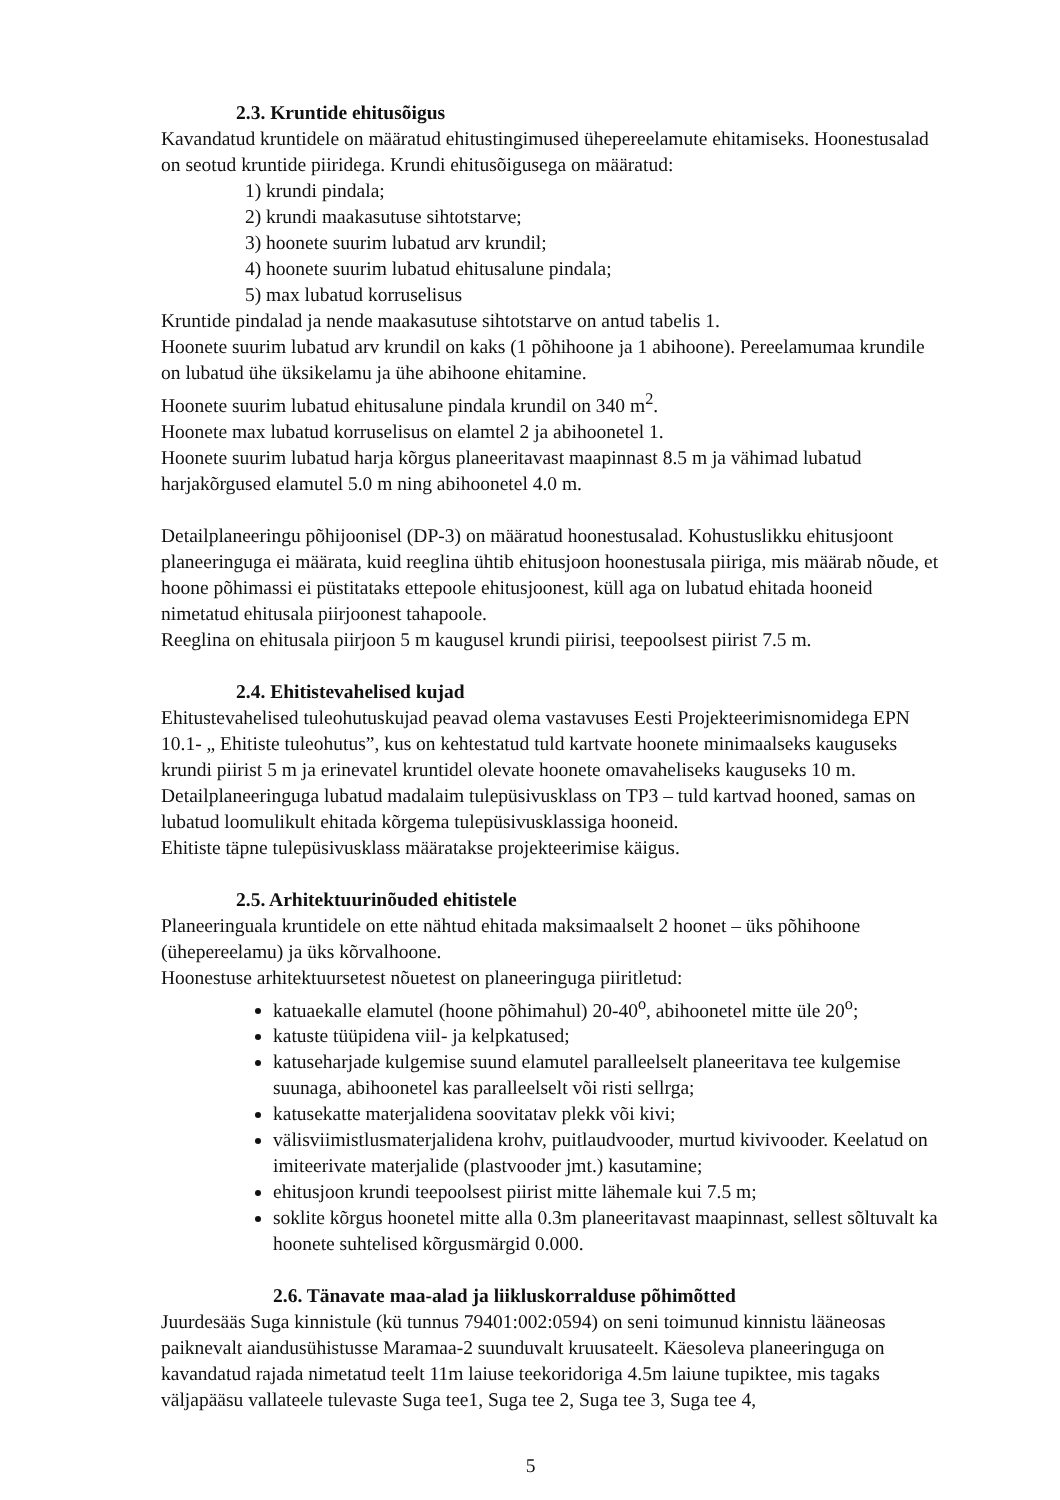2.3. Kruntide ehitusõigus
Kavandatud kruntidele on määratud ehitustingimused ühepereelamute ehitamiseks. Hoonestusalad on seotud kruntide piiridega. Krundi ehitusõigusega on määratud:
1) krundi pindala;
2) krundi maakasutuse sihtotstarve;
3) hoonete suurim lubatud arv krundil;
4) hoonete suurim lubatud ehitusalune pindala;
5) max lubatud korruselisus
Kruntide pindalad ja nende maakasutuse sihtotstarve on antud tabelis 1.
Hoonete suurim lubatud arv krundil on kaks (1 põhihoone ja 1 abihoone). Pereelamumaa krundile on lubatud ühe üksikelamu ja ühe abihoone ehitamine.
Hoonete suurim lubatud ehitusalune pindala krundil on 340 m<sup>2</sup>.
Hoonete max lubatud korruselisus on elamtel 2 ja abihoonetel 1.
Hoonete suurim lubatud harja kõrgus planeeritavast maapinnast 8.5 m ja vähimad lubatud harjakõrgused elamutel 5.0 m ning abihoonetel 4.0 m.
Detailplaneeringu põhijoonisel (DP-3) on määratud hoonestusalad. Kohustuslikku ehitusjoont planeeringuga ei määrata, kuid reeglina ühtib ehitusjoon hoonestusala piiriga, mis määrab nõude, et hoone põhimassi ei püstitataks ettepoole ehitusjoonest, küll aga on lubatud ehitada hooneid nimetatud ehitusala piirjoonest tahapoole.
Reeglina on ehitusala piirjoon 5 m kaugusel krundi piirisi, teepoolsest piirist 7.5 m.
2.4. Ehitistevahelised kujad
Ehitustevahelised tuleohutuskujad peavad olema vastavuses Eesti Projekteerimisnomidega EPN 10.1- „ Ehitiste tuleohutus”, kus on kehtestatud tuld kartvate hoonete minimaalseks kauguseks krundi piirist 5 m ja erinevatel kruntidel olevate hoonete omavaheliseks kauguseks 10 m.
Detailplaneeringuga lubatud madalaim tulepüsivusklass on TP3 – tuld kartvad hooned, samas on lubatud loomulikult ehitada kõrgema tulepüsivusklassiga hooneid.
Ehitiste täpne tulepüsivusklass määratakse projekteerimise käigus.
2.5. Arhitektuurinõuded ehitistele
Planeeringuala kruntidele on ette nähtud ehitada maksimaalselt 2 hoonet – üks põhihoone (ühepereelamu) ja üks kõrvalhoone.
Hoonestuse arhitektuursetest nõuetest on planeeringuga piiritletud:
katuaekalle elamutel (hoone põhimahul) 20-40<sup>o</sup>, abihoonetel mitte üle 20<sup>o</sup>;
katuste tüüpidena viil- ja kelpkatused;
katuseharjade kulgemise suund elamutel paralleelselt planeeritava tee kulgemise suunaga, abihoonetel kas paralleelselt või risti sellrga;
katusekatte materjalidena soovitatav plekk või kivi;
välisviimistlusmaterjalidena krohv, puitlaudvooder, murtud kivivooder. Keelatud on imiteerivate materjalide (plastvooder jmt.) kasutamine;
ehitusjoon krundi teepoolsest piirist mitte lähemale kui 7.5 m;
soklite kõrgus hoonetel mitte alla 0.3m planeeritavast maapinnast, sellest sõltuvalt ka hoonete suhtelised kõrgusmärgid 0.000.
2.6. Tänavate maa-alad ja liikluskorralduse põhimõtted
Juurdesääs Suga kinnistule (kü tunnus 79401:002:0594) on seni toimunud kinnistu lääneosas paiknevalt aiandusühistusse Maramaa-2 suunduvalt kruusateelt. Käesoleva planeeringuga on kavandatud rajada nimetatud teelt 11m laiuse teekoridoriga 4.5m laiune tupiktee, mis tagaks väljapääsu vallateele tulevaste Suga tee1, Suga tee 2, Suga tee 3, Suga tee 4,
5